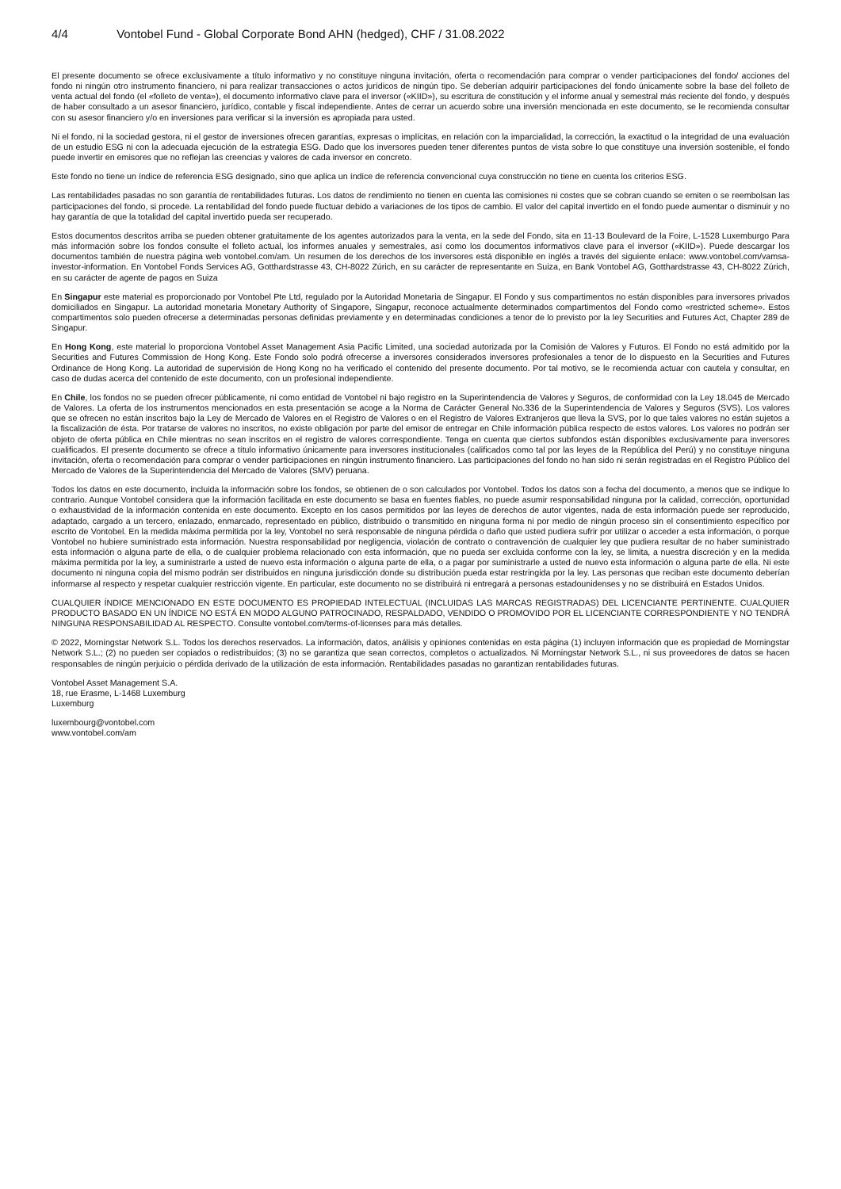4/4 Vontobel Fund - Global Corporate Bond AHN (hedged), CHF / 31.08.2022
El presente documento se ofrece exclusivamente a título informativo y no constituye ninguna invitación, oferta o recomendación para comprar o vender participaciones del fondo/ acciones del fondo ni ningún otro instrumento financiero, ni para realizar transacciones o actos jurídicos de ningún tipo. Se deberían adquirir participaciones del fondo únicamente sobre la base del folleto de venta actual del fondo (el «folleto de venta»), el documento informativo clave para el inversor («KIID»), su escritura de constitución y el informe anual y semestral más reciente del fondo, y después de haber consultado a un asesor financiero, jurídico, contable y fiscal independiente. Antes de cerrar un acuerdo sobre una inversión mencionada en este documento, se le recomienda consultar con su asesor financiero y/o en inversiones para verificar si la inversión es apropiada para usted.
Ni el fondo, ni la sociedad gestora, ni el gestor de inversiones ofrecen garantías, expresas o implícitas, en relación con la imparcialidad, la corrección, la exactitud o la integridad de una evaluación de un estudio ESG ni con la adecuada ejecución de la estrategia ESG. Dado que los inversores pueden tener diferentes puntos de vista sobre lo que constituye una inversión sostenible, el fondo puede invertir en emisores que no reflejan las creencias y valores de cada inversor en concreto.
Este fondo no tiene un índice de referencia ESG designado, sino que aplica un índice de referencia convencional cuya construcción no tiene en cuenta los criterios ESG.
Las rentabilidades pasadas no son garantía de rentabilidades futuras. Los datos de rendimiento no tienen en cuenta las comisiones ni costes que se cobran cuando se emiten o se reembolsan las participaciones del fondo, si procede. La rentabilidad del fondo puede fluctuar debido a variaciones de los tipos de cambio. El valor del capital invertido en el fondo puede aumentar o disminuir y no hay garantía de que la totalidad del capital invertido pueda ser recuperado.
Estos documentos descritos arriba se pueden obtener gratuitamente de los agentes autorizados para la venta, en la sede del Fondo, sita en 11-13 Boulevard de la Foire, L-1528 Luxemburgo Para más información sobre los fondos consulte el folleto actual, los informes anuales y semestrales, así como los documentos informativos clave para el inversor («KIID»). Puede descargar los documentos también de nuestra página web vontobel.com/am. Un resumen de los derechos de los inversores está disponible en inglés a través del siguiente enlace: www.vontobel.com/vamsa-investor-information. En Vontobel Fonds Services AG, Gotthardstrasse 43, CH-8022 Zúrich, en su carácter de representante en Suiza, en Bank Vontobel AG, Gotthardstrasse 43, CH-8022 Zúrich, en su carácter de agente de pagos en Suiza
En Singapur este material es proporcionado por Vontobel Pte Ltd, regulado por la Autoridad Monetaria de Singapur. El Fondo y sus compartimentos no están disponibles para inversores privados domiciliados en Singapur. La autoridad monetaria Monetary Authority of Singapore, Singapur, reconoce actualmente determinados compartimentos del Fondo como «restricted scheme». Estos compartimentos solo pueden ofrecerse a determinadas personas definidas previamente y en determinadas condiciones a tenor de lo previsto por la ley Securities and Futures Act, Chapter 289 de Singapur.
En Hong Kong, este material lo proporciona Vontobel Asset Management Asia Pacific Limited, una sociedad autorizada por la Comisión de Valores y Futuros. El Fondo no está admitido por la Securities and Futures Commission de Hong Kong. Este Fondo solo podrá ofrecerse a inversores considerados inversores profesionales a tenor de lo dispuesto en la Securities and Futures Ordinance de Hong Kong. La autoridad de supervisión de Hong Kong no ha verificado el contenido del presente documento. Por tal motivo, se le recomienda actuar con cautela y consultar, en caso de dudas acerca del contenido de este documento, con un profesional independiente.
En Chile, los fondos no se pueden ofrecer públicamente, ni como entidad de Vontobel ni bajo registro en la Superintendencia de Valores y Seguros, de conformidad con la Ley 18.045 de Mercado de Valores. La oferta de los instrumentos mencionados en esta presentación se acoge a la Norma de Carácter General No.336 de la Superintendencia de Valores y Seguros (SVS). Los valores que se ofrecen no están inscritos bajo la Ley de Mercado de Valores en el Registro de Valores o en el Registro de Valores Extranjeros que lleva la SVS, por lo que tales valores no están sujetos a la fiscalización de ésta. Por tratarse de valores no inscritos, no existe obligación por parte del emisor de entregar en Chile información pública respecto de estos valores. Los valores no podrán ser objeto de oferta pública en Chile mientras no sean inscritos en el registro de valores correspondiente. Tenga en cuenta que ciertos subfondos están disponibles exclusivamente para inversores cualificados. El presente documento se ofrece a título informativo únicamente para inversores institucionales (calificados como tal por las leyes de la República del Perú) y no constituye ninguna invitación, oferta o recomendación para comprar o vender participaciones en ningún instrumento financiero. Las participaciones del fondo no han sido ni serán registradas en el Registro Público del Mercado de Valores de la Superintendencia del Mercado de Valores (SMV) peruana.
Todos los datos en este documento, incluida la información sobre los fondos, se obtienen de o son calculados por Vontobel. Todos los datos son a fecha del documento, a menos que se indique lo contrario. Aunque Vontobel considera que la información facilitada en este documento se basa en fuentes fiables, no puede asumir responsabilidad ninguna por la calidad, corrección, oportunidad o exhaustividad de la información contenida en este documento. Excepto en los casos permitidos por las leyes de derechos de autor vigentes, nada de esta información puede ser reproducido, adaptado, cargado a un tercero, enlazado, enmarcado, representado en público, distribuido o transmitido en ninguna forma ni por medio de ningún proceso sin el consentimiento específico por escrito de Vontobel. En la medida máxima permitida por la ley, Vontobel no será responsable de ninguna pérdida o daño que usted pudiera sufrir por utilizar o acceder a esta información, o porque Vontobel no hubiere suministrado esta información. Nuestra responsabilidad por negligencia, violación de contrato o contravención de cualquier ley que pudiera resultar de no haber suministrado esta información o alguna parte de ella, o de cualquier problema relacionado con esta información, que no pueda ser excluida conforme con la ley, se limita, a nuestra discreción y en la medida máxima permitida por la ley, a suministrarle a usted de nuevo esta información o alguna parte de ella, o a pagar por suministrarle a usted de nuevo esta información o alguna parte de ella. Ni este documento ni ninguna copia del mismo podrán ser distribuidos en ninguna jurisdicción donde su distribución pueda estar restringida por la ley. Las personas que reciban este documento deberían informarse al respecto y respetar cualquier restricción vigente. En particular, este documento no se distribuirá ni entregará a personas estadounidenses y no se distribuirá en Estados Unidos.
CUALQUIER ÍNDICE MENCIONADO EN ESTE DOCUMENTO ES PROPIEDAD INTELECTUAL (INCLUIDAS LAS MARCAS REGISTRADAS) DEL LICENCIANTE PERTINENTE. CUALQUIER PRODUCTO BASADO EN UN ÍNDICE NO ESTÁ EN MODO ALGUNO PATROCINADO, RESPALDADO, VENDIDO O PROMOVIDO POR EL LICENCIANTE CORRESPONDIENTE Y NO TENDRÁ NINGUNA RESPONSABILIDAD AL RESPECTO. Consulte vontobel.com/terms-of-licenses para más detalles.
© 2022, Morningstar Network S.L. Todos los derechos reservados. La información, datos, análisis y opiniones contenidas en esta página (1) incluyen información que es propiedad de Morningstar Network S.L.; (2) no pueden ser copiados o redistribuidos; (3) no se garantiza que sean correctos, completos o actualizados. Ni Morningstar Network S.L., ni sus proveedores de datos se hacen responsables de ningún perjuicio o pérdida derivado de la utilización de esta información. Rentabilidades pasadas no garantizan rentabilidades futuras.
Vontobel Asset Management S.A.
18, rue Erasme, L-1468 Luxemburg
Luxemburg
luxembourg@vontobel.com
www.vontobel.com/am